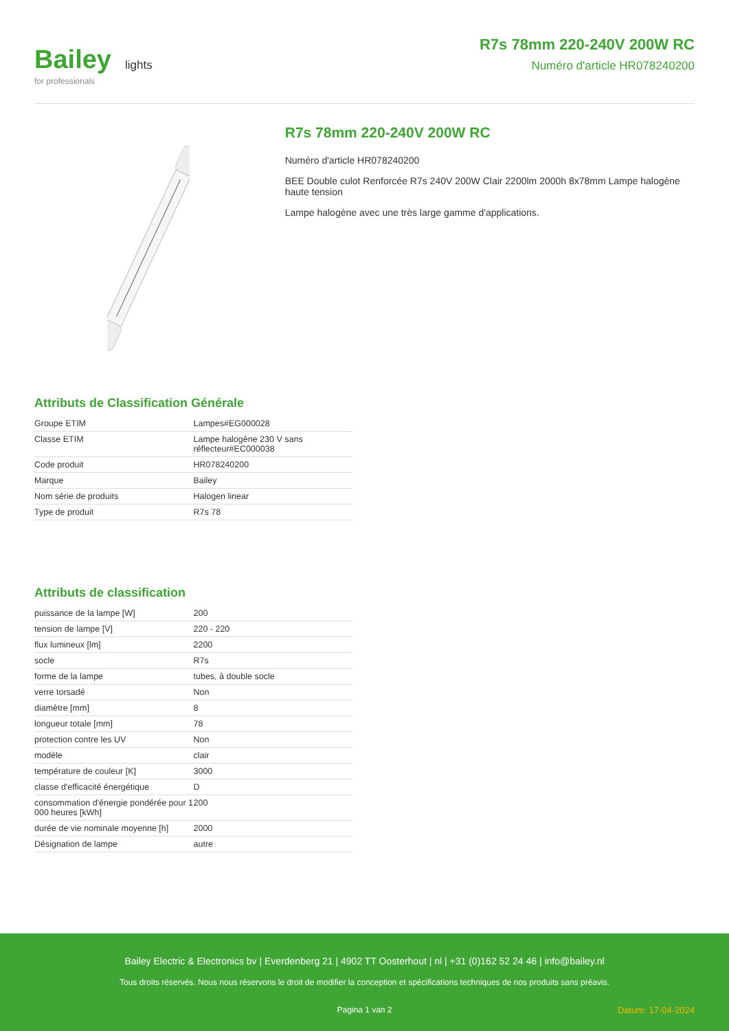Bailey
for professionals
lights
R7s 78mm 220-240V 200W RC
Numéro d'article HR078240200
R7s 78mm 220-240V 200W RC
Numéro d'article HR078240200
BEE Double culot Renforcée R7s 240V 200W Clair 2200lm 2000h 8x78mm Lampe halogène haute tension
Lampe halogène avec une très large gamme d'applications.
Attributs de Classification Générale
| Groupe ETIM | Lampes#EG000028 |
| Classe ETIM | Lampe halogène 230 V sans réflecteur#EC000038 |
| Code produit | HR078240200 |
| Marque | Bailey |
| Nom série de produits | Halogen linear |
| Type de produit | R7s 78 |
Attributs de classification
| puissance de la lampe [W] | 200 |
| tension de lampe [V] | 220 - 220 |
| flux lumineux [lm] | 2200 |
| socle | R7s |
| forme de la lampe | tubes, à double socle |
| verre torsadé | Non |
| diamètre [mm] | 8 |
| longueur totale [mm] | 78 |
| protection contre les UV | Non |
| modèle | clair |
| température de couleur [K] | 3000 |
| classe d'efficacité énergétique | D |
| consommation d'énergie pondérée pour 1 000 heures [kWh] | 200 |
| durée de vie nominale moyenne [h] | 2000 |
| Désignation de lampe | autre |
Bailey Electric & Electronics bv | Everdenberg 21 | 4902 TT Oosterhout | nl | +31 (0)162 52 24 46 | info@bailey.nl
Tous droits réservés. Nous nous réservons le droit de modifier la conception et spécifications techniques de nos produits sans préavis.
Pagina 1 van 2 Datum: 17-04-2024